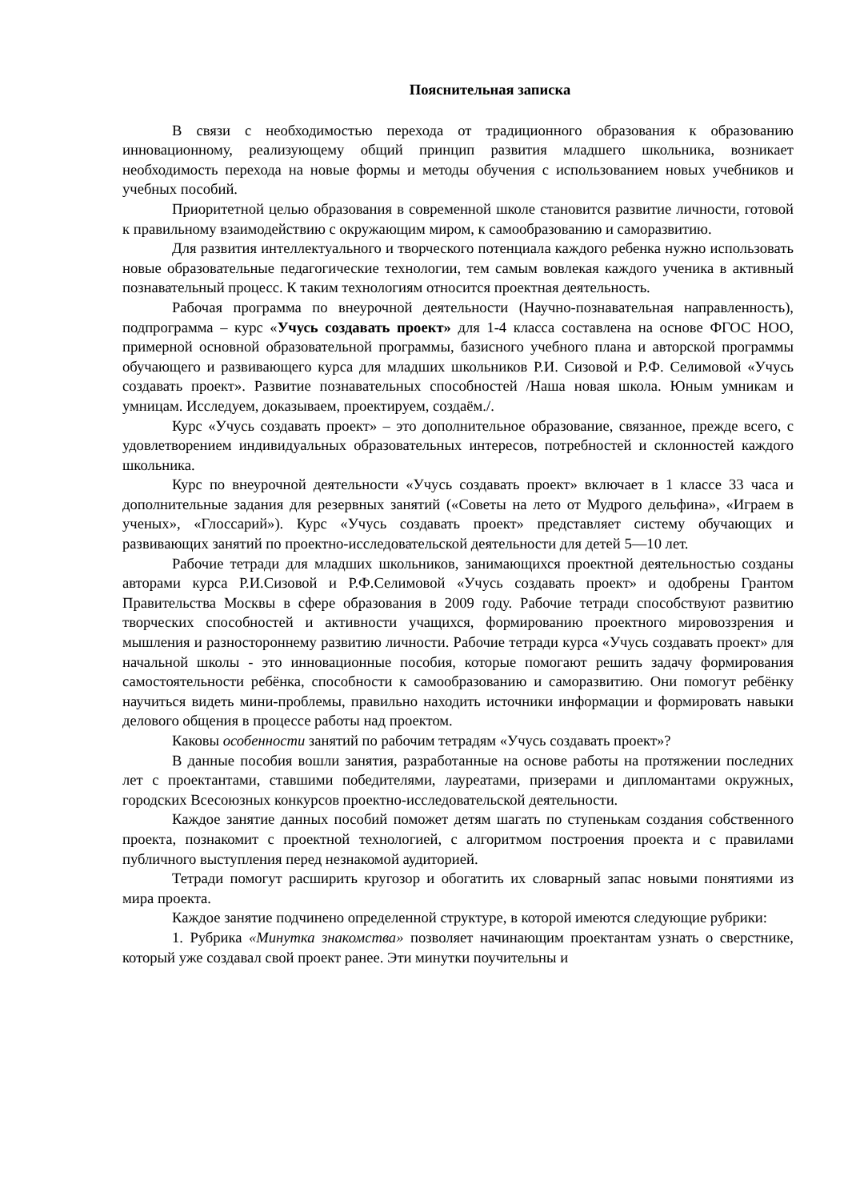Пояснительная записка
В связи с необходимостью перехода от традиционного образования к образованию инновационному, реализующему общий принцип развития младшего школьника, возникает необходимость перехода на новые формы и методы обучения с использованием новых учебников и учебных пособий.
Приоритетной целью образования в современной школе становится развитие личности, готовой к правильному взаимодействию с окружающим миром, к самообразованию и саморазвитию.
Для развития интеллектуального и творческого потенциала каждого ребенка нужно использовать новые образовательные педагогические технологии, тем самым вовлекая каждого ученика в активный познавательный процесс. К таким технологиям относится проектная деятельность.
Рабочая программа по внеурочной деятельности (Научно-познавательная направленность), подпрограмма – курс «Учусь создавать проект» для 1-4 класса составлена на основе ФГОС НОО, примерной основной образовательной программы, базисного учебного плана и авторской программы обучающего и развивающего курса для младших школьников Р.И. Сизовой и Р.Ф. Селимовой «Учусь создавать проект». Развитие познавательных способностей /Наша новая школа. Юным умникам и умницам. Исследуем, доказываем, проектируем, создаём./.
Курс «Учусь создавать проект» – это дополнительное образование, связанное, прежде всего, с удовлетворением индивидуальных образовательных интересов, потребностей и склонностей каждого школьника.
Курс по внеурочной деятельности «Учусь создавать проект» включает в 1 классе 33 часа и дополнительные задания для резервных занятий («Советы на лето от Мудрого дельфина», «Играем в ученых», «Глоссарий»). Курс «Учусь создавать проект» представляет систему обучающих и развивающих занятий по проектно-исследовательской деятельности для детей 5—10 лет.
Рабочие тетради для младших школьников, занимающихся проектной деятельностью созданы авторами курса Р.И.Сизовой и Р.Ф.Селимовой «Учусь создавать проект» и одобрены Грантом Правительства Москвы в сфере образования в 2009 году. Рабочие тетради способствуют развитию творческих способностей и активности учащихся, формированию проектного мировоззрения и мышления и разностороннему развитию личности. Рабочие тетради курса «Учусь создавать проект» для начальной школы - это инновационные пособия, которые помогают решить задачу формирования самостоятельности ребёнка, способности к самообразованию и саморазвитию. Они помогут ребёнку научиться видеть мини-проблемы, правильно находить источники информации и формировать навыки делового общения в процессе работы над проектом.
Каковы особенности занятий по рабочим тетрадям «Учусь создавать проект»?
В данные пособия вошли занятия, разработанные на основе работы на протяжении последних лет с проектантами, ставшими победителями, лауреатами, призерами и дипломантами окружных, городских Всесоюзных конкурсов проектно-исследовательской деятельности.
Каждое занятие данных пособий поможет детям шагать по ступенькам создания собственного проекта, познакомит с проектной технологией, с алгоритмом построения проекта и с правилами публичного выступления перед незнакомой аудиторией.
Тетради помогут расширить кругозор и обогатить их словарный запас новыми понятиями из мира проекта.
Каждое занятие подчинено определенной структуре, в которой имеются следующие рубрики:
1. Рубрика «Минутка знакомства» позволяет начинающим проектантам узнать о сверстнике, который уже создавал свой проект ранее. Эти минутки поучительны и